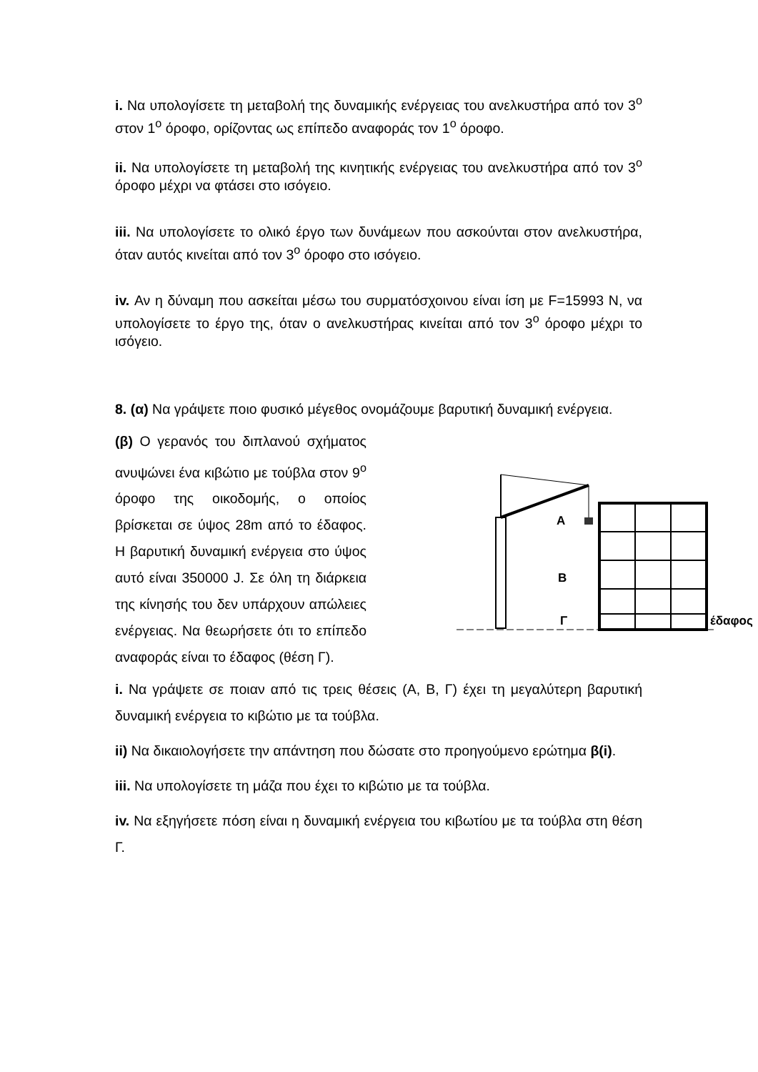i. Να υπολογίσετε τη μεταβολή της δυναμικής ενέργειας του ανελκυστήρα από τον 3<sup>ο</sup> στον 1<sup>ο</sup> όροφο, ορίζοντας ως επίπεδο αναφοράς τον 1<sup>ο</sup> όροφο.
ii. Να υπολογίσετε τη μεταβολή της κινητικής ενέργειας του ανελκυστήρα από τον 3<sup>ο</sup> όροφο μέχρι να φτάσει στο ισόγειο.
iii. Να υπολογίσετε το ολικό έργο των δυνάμεων που ασκούνται στον ανελκυστήρα, όταν αυτός κινείται από τον 3<sup>ο</sup> όροφο στο ισόγειο.
iv. Αν η δύναμη που ασκείται μέσω του συρματόσχοινου είναι ίση με F=15993 N, να υπολογίσετε το έργο της, όταν ο ανελκυστήρας κινείται από τον 3<sup>ο</sup> όροφο μέχρι το ισόγειο.
8. (α) Να γράψετε ποιο φυσικό μέγεθος ονομάζουμε βαρυτική δυναμική ενέργεια.
(β) Ο γερανός του διπλανού σχήματος ανυψώνει ένα κιβώτιο με τούβλα στον 9<sup>ο</sup> όροφο της οικοδομής, ο οποίος βρίσκεται σε ύψος 28m από το έδαφος. Η βαρυτική δυναμική ενέργεια στο ύψος αυτό είναι 350000 J. Σε όλη τη διάρκεια της κίνησής του δεν υπάρχουν απώλειες ενέργειας. Να θεωρήσετε ότι το επίπεδο αναφοράς είναι το έδαφος (θέση Γ).
A
B
Γ
έδαφος
i. Να γράψετε σε ποιαν από τις τρεις θέσεις (Α, Β, Γ) έχει τη μεγαλύτερη βαρυτική δυναμική ενέργεια το κιβώτιο με τα τούβλα.
ii) Να δικαιολογήσετε την απάντηση που δώσατε στο προηγούμενο ερώτημα β(i).
iii. Να υπολογίσετε τη μάζα που έχει το κιβώτιο με τα τούβλα.
iv. Να εξηγήσετε πόση είναι η δυναμική ενέργεια του κιβωτίου με τα τούβλα στη θέση Γ.